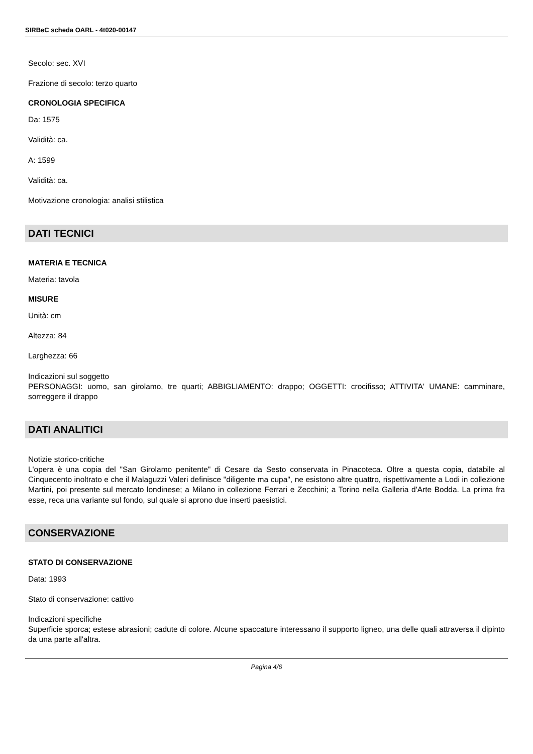SIRBeC scheda OARL - 4t020-00147
Secolo: sec. XVI
Frazione di secolo: terzo quarto
CRONOLOGIA SPECIFICA
Da: 1575
Validità: ca.
A: 1599
Validità: ca.
Motivazione cronologia: analisi stilistica
DATI TECNICI
MATERIA E TECNICA
Materia: tavola
MISURE
Unità: cm
Altezza: 84
Larghezza: 66
Indicazioni sul soggetto
PERSONAGGI: uomo, san girolamo, tre quarti; ABBIGLIAMENTO: drappo; OGGETTI: crocifisso; ATTIVITA' UMANE: camminare, sorreggere il drappo
DATI ANALITICI
Notizie storico-critiche
L'opera è una copia del "San Girolamo penitente" di Cesare da Sesto conservata in Pinacoteca. Oltre a questa copia, databile al Cinquecento inoltrato e che il Malaguzzi Valeri definisce "diligente ma cupa", ne esistono altre quattro, rispettivamente a Lodi in collezione Martini, poi presente sul mercato londinese; a Milano in collezione Ferrari e Zecchini; a Torino nella Galleria d'Arte Bodda. La prima fra esse, reca una variante sul fondo, sul quale si aprono due inserti paesistici.
CONSERVAZIONE
STATO DI CONSERVAZIONE
Data: 1993
Stato di conservazione: cattivo
Indicazioni specifiche
Superficie sporca; estese abrasioni; cadute di colore. Alcune spaccature interessano il supporto ligneo, una delle quali attraversa il dipinto da una parte all'altra.
Pagina 4/6